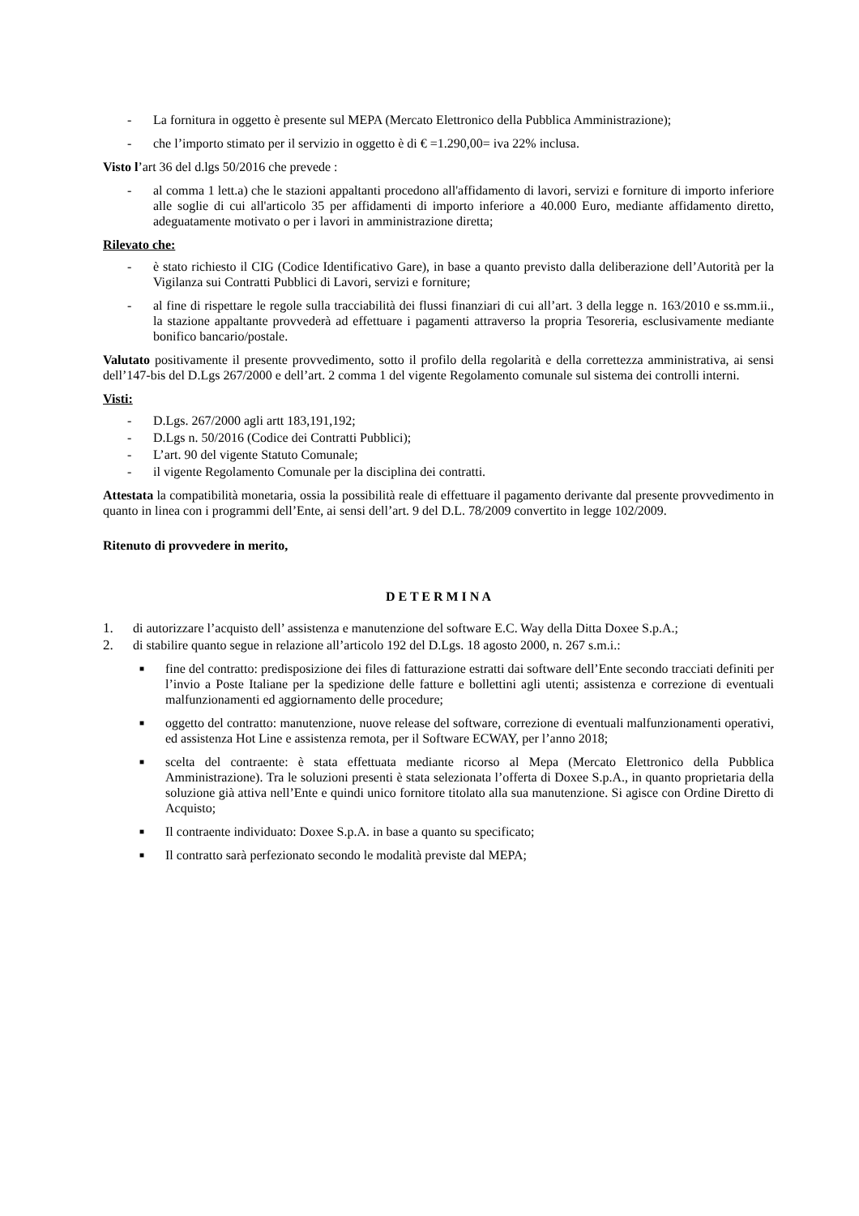- La fornitura in oggetto è presente sul MEPA (Mercato Elettronico della Pubblica Amministrazione);
- che l’importo stimato per il servizio in oggetto è di € =1.290,00= iva 22% inclusa.
Visto l’art 36 del d.lgs 50/2016 che prevede :
- al comma 1 lett.a) che le stazioni appaltanti procedono all'affidamento di lavori, servizi e forniture di importo inferiore alle soglie di cui all'articolo 35 per affidamenti di importo inferiore a 40.000 Euro, mediante affidamento diretto, adeguatamente motivato o per i lavori in amministrazione diretta;
Rilevato che:
- è stato richiesto il CIG (Codice Identificativo Gare), in base a quanto previsto dalla deliberazione dell’Autorità per la Vigilanza sui Contratti Pubblici di Lavori, servizi e forniture;
- al fine di rispettare le regole sulla tracciabilità dei flussi finanziari di cui all’art. 3 della legge n. 163/2010 e ss.mm.ii., la stazione appaltante provvederà ad effettuare i pagamenti attraverso la propria Tesoreria, esclusivamente mediante bonifico bancario/postale.
Valutato positivamente il presente provvedimento, sotto il profilo della regolarità e della correttezza amministrativa, ai sensi dell’147-bis del D.Lgs 267/2000 e dell’art. 2 comma 1 del vigente Regolamento comunale sul sistema dei controlli interni.
Visti:
- D.Lgs. 267/2000 agli artt 183,191,192;
- D.Lgs n. 50/2016 (Codice dei Contratti Pubblici);
- L’art. 90 del vigente Statuto Comunale;
- il vigente Regolamento Comunale per la disciplina dei contratti.
Attestata la compatibilità monetaria, ossia la possibilità reale di effettuare il pagamento derivante dal presente provvedimento in quanto in linea con i programmi dell’Ente, ai sensi dell’art. 9 del D.L. 78/2009 convertito in legge 102/2009.
Ritenuto di provvedere in merito,
D E T E R M I N A
1. di autorizzare l’acquisto dell’ assistenza e manutenzione del software E.C. Way della Ditta Doxee S.p.A.;
2. di stabilire quanto segue in relazione all’articolo 192 del D.Lgs. 18 agosto 2000, n. 267 s.m.i.:
■ fine del contratto: predisposizione dei files di fatturazione estratti dai software dell’Ente secondo tracciati definiti per l’invio a Poste Italiane per la spedizione delle fatture e bollettini agli utenti; assistenza e correzione di eventuali malfunzionamenti ed aggiornamento delle procedure;
■ oggetto del contratto: manutenzione, nuove release del software, correzione di eventuali malfunzionamenti operativi, ed assistenza Hot Line e assistenza remota, per il Software ECWAY, per l’anno 2018;
■ scelta del contraente: è stata effettuata mediante ricorso al Mepa (Mercato Elettronico della Pubblica Amministrazione). Tra le soluzioni presenti è stata selezionata l’offerta di Doxee S.p.A., in quanto proprietaria della soluzione già attiva nell’Ente e quindi unico fornitore titolato alla sua manutenzione. Si agisce con Ordine Diretto di Acquisto;
■ Il contraente individuato: Doxee S.p.A. in base a quanto su specificato;
■ Il contratto sarà perfezionato secondo le modalità previste dal MEPA;